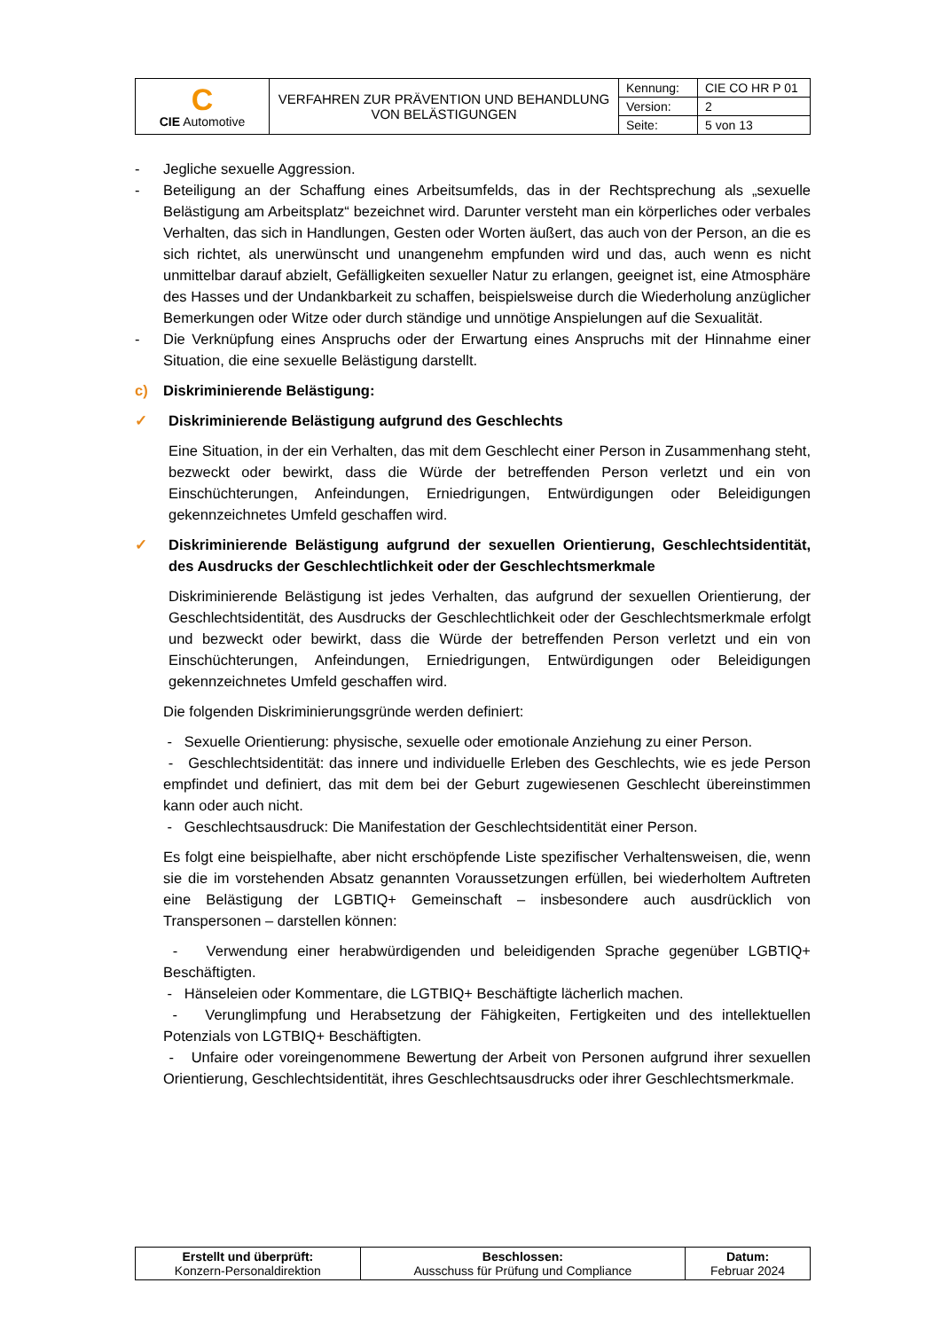| C CIE Automotive | VERFAHREN ZUR PRÄVENTION UND BEHANDLUNG VON BELÄSTIGUNGEN | Kennung: | CIE CO HR P 01 |
| | | Version: | 2 |
| | | Seite: | 5 von 13 |
- Jegliche sexuelle Aggression.
- Beteiligung an der Schaffung eines Arbeitsumfelds, das in der Rechtsprechung als „sexuelle Belästigung am Arbeitsplatz“ bezeichnet wird. Darunter versteht man ein körperliches oder verbales Verhalten, das sich in Handlungen, Gesten oder Worten äußert, das auch von der Person, an die es sich richtet, als unerwünscht und unangenehm empfunden wird und das, auch wenn es nicht unmittelbar darauf abzielt, Gefälligkeiten sexueller Natur zu erlangen, geeignet ist, eine Atmosphäre des Hasses und der Undankbarkeit zu schaffen, beispielsweise durch die Wiederholung anzüglicher Bemerkungen oder Witze oder durch ständige und unnötige Anspielungen auf die Sexualität.
- Die Verknüpfung eines Anspruchs oder der Erwartung eines Anspruchs mit der Hinnahme einer Situation, die eine sexuelle Belästigung darstellt.
c) Diskriminierende Belästigung:
✓ Diskriminierende Belästigung aufgrund des Geschlechts
Eine Situation, in der ein Verhalten, das mit dem Geschlecht einer Person in Zusammenhang steht, bezweckt oder bewirkt, dass die Würde der betreffenden Person verletzt und ein von Einschüchterungen, Anfeindungen, Erniedrigungen, Entwürdigungen oder Beleidigungen gekennzeichnetes Umfeld geschaffen wird.
✓ Diskriminierende Belästigung aufgrund der sexuellen Orientierung, Geschlechtsidentität, des Ausdrucks der Geschlechtlichkeit oder der Geschlechtsmerkmale
Diskriminierende Belästigung ist jedes Verhalten, das aufgrund der sexuellen Orientierung, der Geschlechtsidentität, des Ausdrucks der Geschlechtlichkeit oder der Geschlechtsmerkmale erfolgt und bezweckt oder bewirkt, dass die Würde der betreffenden Person verletzt und ein von Einschüchterungen, Anfeindungen, Erniedrigungen, Entwürdigungen oder Beleidigungen gekennzeichnetes Umfeld geschaffen wird.
Die folgenden Diskriminierungsgründe werden definiert:
- Sexuelle Orientierung: physische, sexuelle oder emotionale Anziehung zu einer Person.
- Geschlechtsidentität: das innere und individuelle Erleben des Geschlechts, wie es jede Person empfindet und definiert, das mit dem bei der Geburt zugewiesenen Geschlecht übereinstimmen kann oder auch nicht.
- Geschlechtsausdruck: Die Manifestation der Geschlechtsidentität einer Person.
Es folgt eine beispielhafte, aber nicht erschöpfende Liste spezifischer Verhaltensweisen, die, wenn sie die im vorstehenden Absatz genannten Voraussetzungen erfüllen, bei wiederholtem Auftreten eine Belästigung der LGBTIQ+ Gemeinschaft – insbesondere auch ausdrücklich von Transpersonen – darstellen können:
- Verwendung einer herabwürdigenden und beleidigenden Sprache gegenüber LGBTIQ+ Beschäftigten.
- Hänseleien oder Kommentare, die LGTBIQ+ Beschäftigte lächerlich machen.
- Verunglimpfung und Herabsetzung der Fähigkeiten, Fertigkeiten und des intellektuellen Potenzials von LGTBIQ+ Beschäftigten.
- Unfaire oder voreingenommene Bewertung der Arbeit von Personen aufgrund ihrer sexuellen Orientierung, Geschlechtsidentität, ihres Geschlechtsausdrucks oder ihrer Geschlechtsmerkmale.
| Erstellt und überprüft: Konzern-Personaldirektion | Beschlossen: Ausschuss für Prüfung und Compliance | Datum: Februar 2024 |